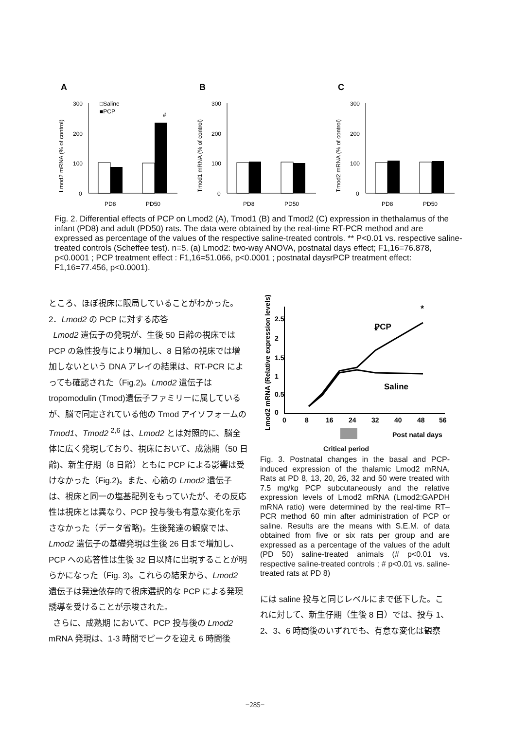A
Lmod2 mRNA (% of control)
300
200
100
0
#
□Saline
■PCP
PD8
PD50
B
Tmod1 mRNA (% of control)
300
200
100
0
PD8
PD50
C
Tmod2 mRNA (% of control)
300
200
100
0
PD8
PD50
Fig. 2. Differential effects of PCP on Lmod2 (A), Tmod1 (B) and Tmod2 (C) expression in thethalamus of the infant (PD8) and adult (PD50) rats. The data were obtained by the real-time RT-PCR method and are expressed as percentage of the values of the respective saline-treated controls. ** P<0.01 vs. respective saline-treated controls (Scheffee test). n=5. (a) Lmod2: two-way ANOVA, postnatal days effect; F1,16=76.878, p<0.0001 ; PCP treatment effect : F1,16=51.066, p<0.0001 ; postnatal daysrPCP treatment effect: F1,16=77.456, p<0.0001).
ところ、ほぼ視床に限局していることがわかった。
2．Lmod2 の PCP に対する応答
Lmod2 遺伝子の発現が、生後 50 日齢の視床ではPCP の急性投与により増加し、8 日齢の視床では増加しないという DNA アレイの結果は、RT-PCR によっても確認された（Fig.2)。Lmod2 遺伝子は tropomodulin (Tmod)遺伝子ファミリーに属しているが、脳で同定されている他の Tmod アイソフォームの Tmod1、Tmod2 <sup>2,6</sup> は、Lmod2 とは対照的に、脳全体に広く発現しており、視床において、成熟期（50 日齢)、新生仔期（8 日齢）ともに PCP による影響は受けなかった（Fig.2)。また、心筋の Lmod2 遺伝子は、視床と同一の塩基配列をもっていたが、その反応性は視床とは異なり、PCP 投与後も有意な変化を示さなかった（データ省略)。生後発達の観察では、Lmod2 遺伝子の基礎発現は生後 26 日まで増加し、PCP への応答性は生後 32 日以降に出現することが明らかになった（Fig. 3)。これらの結果から、Lmod2 遺伝子は発達依存的で視床選択的な PCP による発現誘導を受けることが示唆された。
さらに、成熟期 において、PCP 投与後の Lmod2 mRNA 発現は、1-3 時間でピークを迎え 6 時間後
Lmod2 mRNA (Relative expression levels)
2.5
2
1.5
1
0.5
0
0
8
16
24
32
40
48
56
*
*
PCP
Saline
Post natal days
Critical period
Fig. 3. Postnatal changes in the basal and PCP-induced expression of the thalamic Lmod2 mRNA. Rats at PD 8, 13, 20, 26, 32 and 50 were treated with 7.5 mg/kg PCP subcutaneously and the relative expression levels of Lmod2 mRNA (Lmod2:GAPDH mRNA ratio) were determined by the real-time RT–PCR method 60 min after administration of PCP or saline. Results are the means with S.E.M. of data obtained from five or six rats per group and are expressed as a percentage of the values of the adult (PD 50) saline-treated animals (# p<0.01 vs. respective saline-treated controls ; # p<0.01 vs. saline-treated rats at PD 8)
には saline 投与と同じレベルにまで低下した。これに対して、新生仔期（生後 8 日）では、投与 1、2、3、6 時間後のいずれでも、有意な変化は観察
−285−